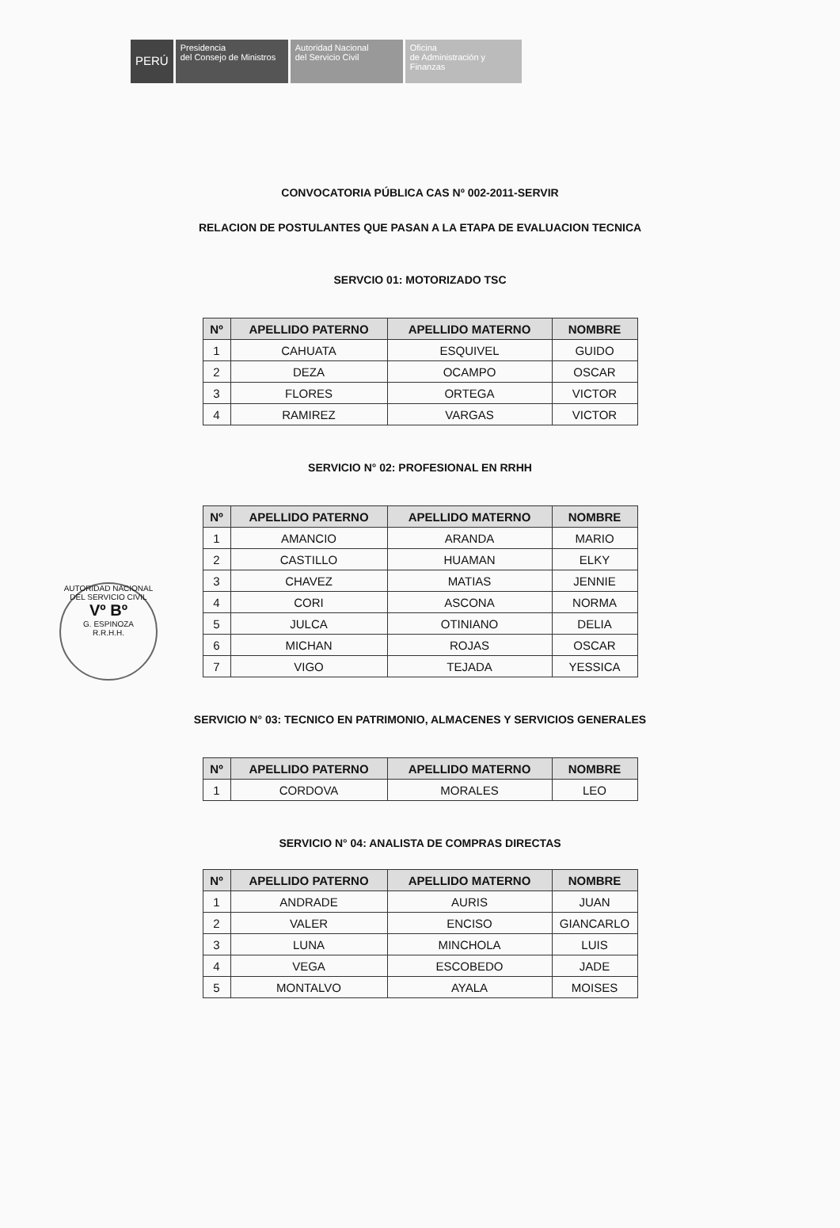PERÚ
Presidencia
del Consejo de Ministros
Autoridad Nacional
del Servicio Civil
Oficina
de Administración y
Finanzas
CONVOCATORIA PÚBLICA CAS Nº 002-2011-SERVIR
RELACION DE POSTULANTES QUE PASAN A LA ETAPA DE EVALUACION TECNICA
SERVCIO 01: MOTORIZADO TSC
| Nº | APELLIDO PATERNO | APELLIDO MATERNO | NOMBRE |
| --- | --- | --- | --- |
| 1 | CAHUATA | ESQUIVEL | GUIDO |
| 2 | DEZA | OCAMPO | OSCAR |
| 3 | FLORES | ORTEGA | VICTOR |
| 4 | RAMIREZ | VARGAS | VICTOR |
SERVICIO N° 02: PROFESIONAL EN RRHH
| Nº | APELLIDO PATERNO | APELLIDO MATERNO | NOMBRE |
| --- | --- | --- | --- |
| 1 | AMANCIO | ARANDA | MARIO |
| 2 | CASTILLO | HUAMAN | ELKY |
| 3 | CHAVEZ | MATIAS | JENNIE |
| 4 | CORI | ASCONA | NORMA |
| 5 | JULCA | OTINIANO | DELIA |
| 6 | MICHAN | ROJAS | OSCAR |
| 7 | VIGO | TEJADA | YESSICA |
AUTORIDAD NACIONAL DEL SERVICIO CIVIL
Vº Bº
G. ESPINOZA
R.R.H.H.
SERVICIO N° 03: TECNICO EN PATRIMONIO, ALMACENES Y SERVICIOS GENERALES
| Nº | APELLIDO PATERNO | APELLIDO MATERNO | NOMBRE |
| --- | --- | --- | --- |
| 1 | CORDOVA | MORALES | LEO |
SERVICIO N° 04: ANALISTA DE COMPRAS DIRECTAS
| Nº | APELLIDO PATERNO | APELLIDO MATERNO | NOMBRE |
| --- | --- | --- | --- |
| 1 | ANDRADE | AURIS | JUAN |
| 2 | VALER | ENCISO | GIANCARLO |
| 3 | LUNA | MINCHOLA | LUIS |
| 4 | VEGA | ESCOBEDO | JADE |
| 5 | MONTALVO | AYALA | MOISES |